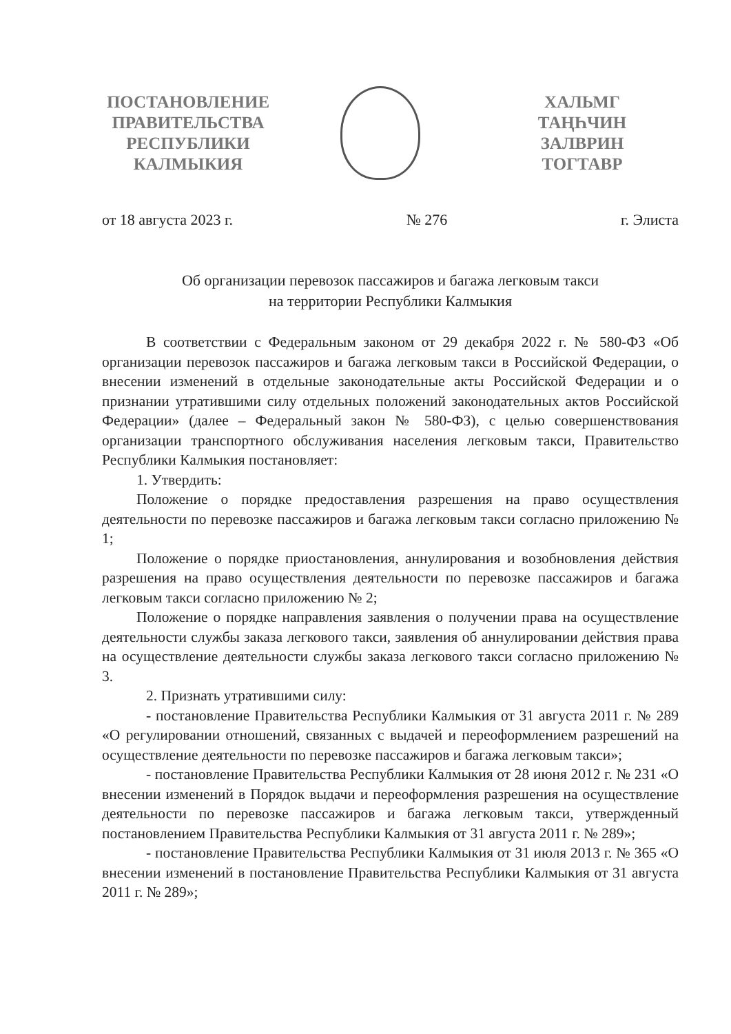ПОСТАНОВЛЕНИЕ
ПРАВИТЕЛЬСТВА
РЕСПУБЛИКИ
КАЛМЫКИЯ
ХАЛЬМГ
ТАҢҺЧИН
ЗАЛВРИН
ТОГТАВР
от 18 августа 2023 г. № 276 г. Элиста
Об организации перевозок пассажиров и багажа легковым такси
на территории Республики Калмыкия
В соответствии с Федеральным законом от 29 декабря 2022 г. № 580-ФЗ «Об организации перевозок пассажиров и багажа легковым такси в Российской Федерации, о внесении изменений в отдельные законодательные акты Российской Федерации и о признании утратившими силу отдельных положений законодательных актов Российской Федерации» (далее – Федеральный закон № 580-ФЗ), с целью совершенствования организации транспортного обслуживания населения легковым такси, Правительство Республики Калмыкия постановляет:
1. Утвердить:
Положение о порядке предоставления разрешения на право осуществления деятельности по перевозке пассажиров и багажа легковым такси согласно приложению № 1;
Положение о порядке приостановления, аннулирования и возобновления действия разрешения на право осуществления деятельности по перевозке пассажиров и багажа легковым такси согласно приложению № 2;
Положение о порядке направления заявления о получении права на осуществление деятельности службы заказа легкового такси, заявления об аннулировании действия права на осуществление деятельности службы заказа легкового такси согласно приложению № 3.
2. Признать утратившими силу:
- постановление Правительства Республики Калмыкия от 31 августа 2011 г. № 289 «О регулировании отношений, связанных с выдачей и переоформлением разрешений на осуществление деятельности по перевозке пассажиров и багажа легковым такси»;
- постановление Правительства Республики Калмыкия от 28 июня 2012 г. № 231 «О внесении изменений в Порядок выдачи и переоформления разрешения на осуществление деятельности по перевозке пассажиров и багажа легковым такси, утвержденный постановлением Правительства Республики Калмыкия от 31 августа 2011 г. № 289»;
- постановление Правительства Республики Калмыкия от 31 июля 2013 г. № 365 «О внесении изменений в постановление Правительства Республики Калмыкия от 31 августа 2011 г. № 289»;